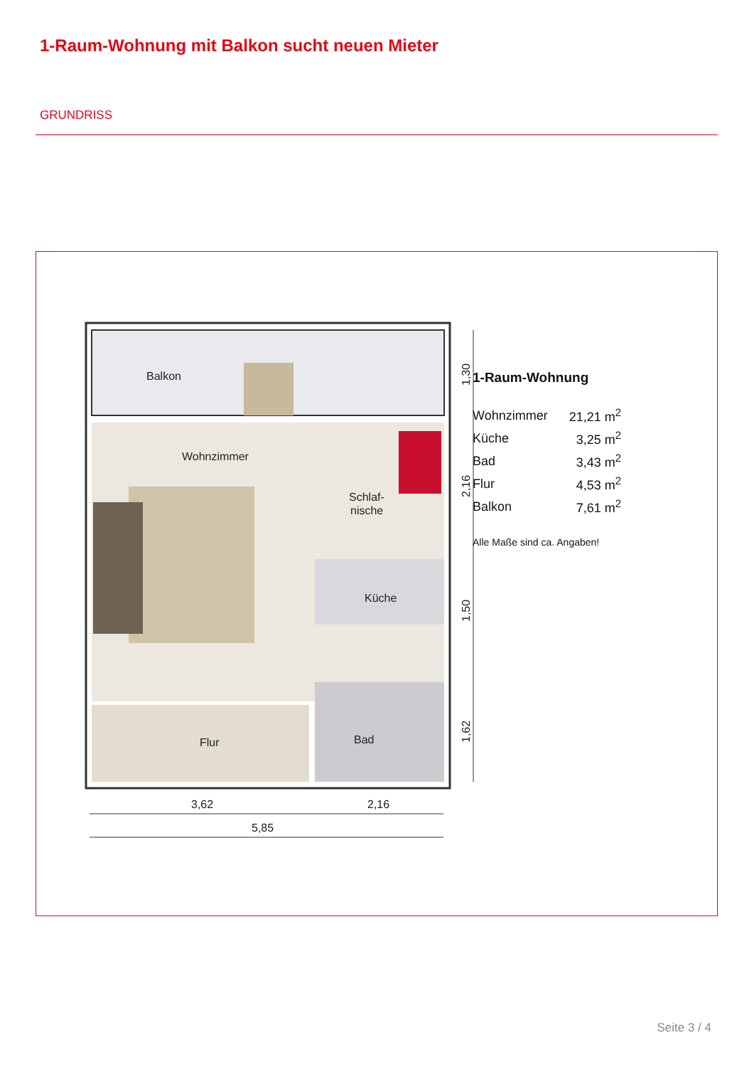1-Raum-Wohnung mit Balkon sucht neuen Mieter
GRUNDRISS
Balkon
Wohnzimmer
Schlaf-
nische
Küche
Flur
Bad
3,62
2,16
5,85
1,30
2,16
1,50
1,62
1-Raum-Wohnung
| Wohnzimmer | 21,21 m<sup>2</sup> |
| Küche | 3,25 m<sup>2</sup> |
| Bad | 3,43 m<sup>2</sup> |
| Flur | 4,53 m<sup>2</sup> |
| Balkon | 7,61 m<sup>2</sup> |
Alle Maße sind ca. Angaben!
Seite 3 / 4